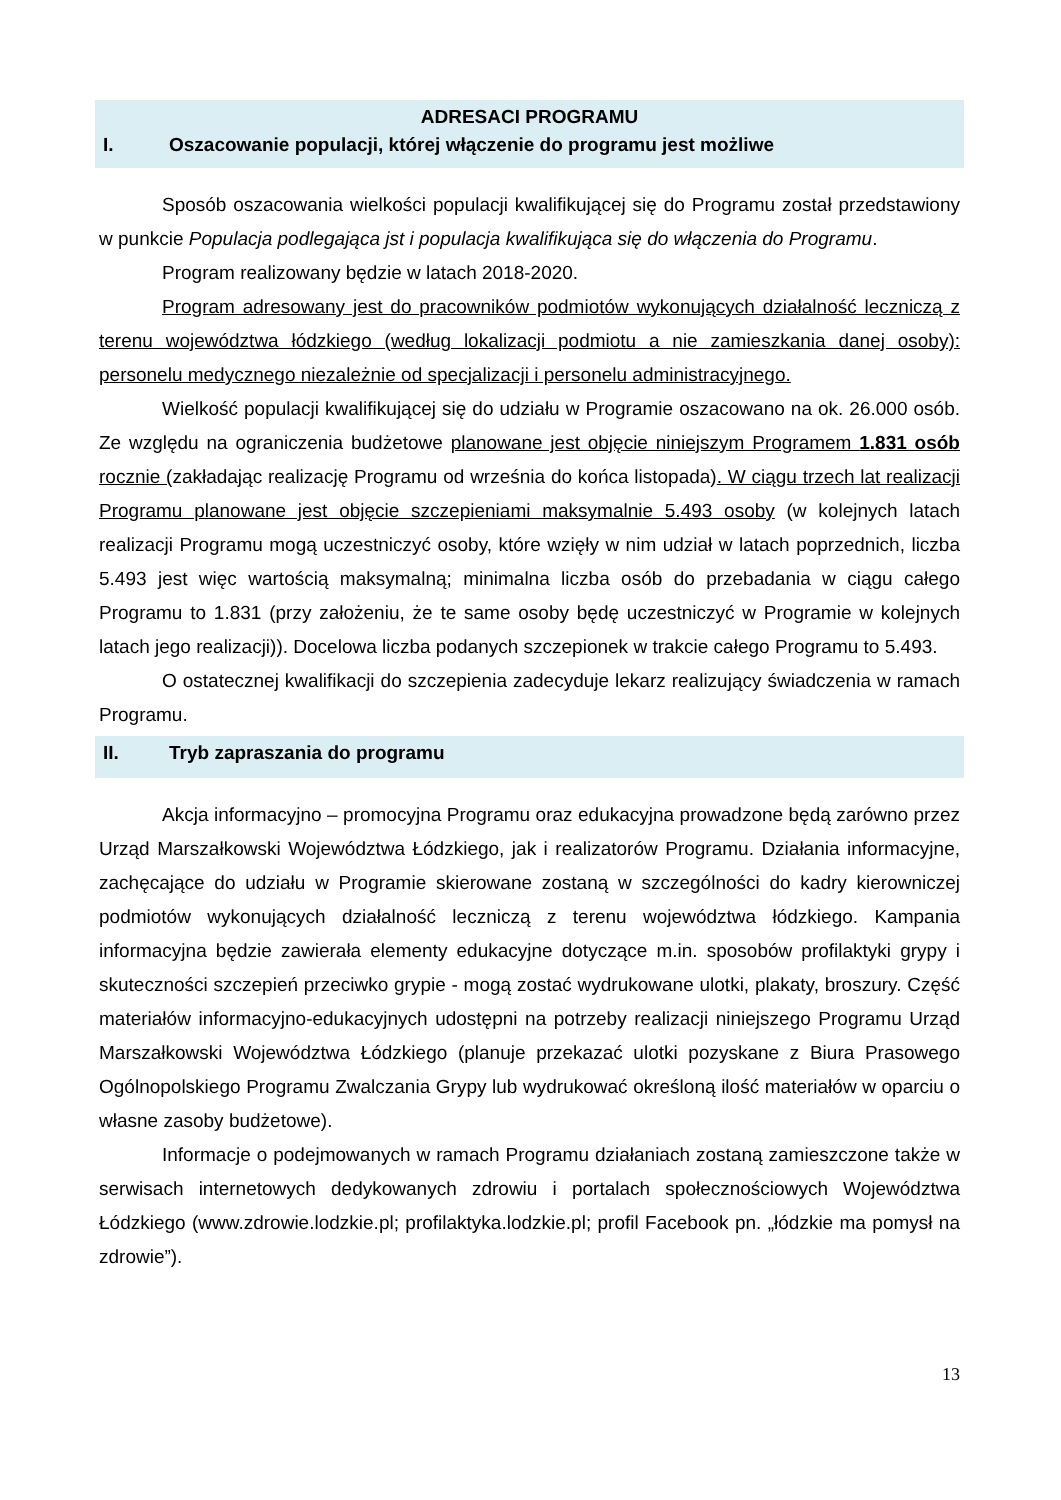ADRESACI PROGRAMU
I. Oszacowanie populacji, której włączenie do programu jest możliwe
Sposób oszacowania wielkości populacji kwalifikującej się do Programu został przedstawiony w punkcie Populacja podlegająca jst i populacja kwalifikująca się do włączenia do Programu.
Program realizowany będzie w latach 2018-2020.
Program adresowany jest do pracowników podmiotów wykonujących działalność leczniczą z terenu województwa łódzkiego (według lokalizacji podmiotu a nie zamieszkania danej osoby): personelu medycznego niezależnie od specjalizacji i personelu administracyjnego.
Wielkość populacji kwalifikującej się do udziału w Programie oszacowano na ok. 26.000 osób. Ze względu na ograniczenia budżetowe planowane jest objęcie niniejszym Programem 1.831 osób rocznie (zakładając realizację Programu od września do końca listopada). W ciągu trzech lat realizacji Programu planowane jest objęcie szczepieniami maksymalnie 5.493 osoby (w kolejnych latach realizacji Programu mogą uczestniczyć osoby, które wzięły w nim udział w latach poprzednich, liczba 5.493 jest więc wartością maksymalną; minimalna liczba osób do przebadania w ciągu całego Programu to 1.831 (przy założeniu, że te same osoby będę uczestniczyć w Programie w kolejnych latach jego realizacji)). Docelowa liczba podanych szczepionek w trakcie całego Programu to 5.493.
O ostatecznej kwalifikacji do szczepienia zadecyduje lekarz realizujący świadczenia w ramach Programu.
II. Tryb zapraszania do programu
Akcja informacyjno – promocyjna Programu oraz edukacyjna prowadzone będą zarówno przez Urząd Marszałkowski Województwa Łódzkiego, jak i realizatorów Programu. Działania informacyjne, zachęcające do udziału w Programie skierowane zostaną w szczególności do kadry kierowniczej podmiotów wykonujących działalność leczniczą z terenu województwa łódzkiego. Kampania informacyjna będzie zawierała elementy edukacyjne dotyczące m.in. sposobów profilaktyki grypy i skuteczności szczepień przeciwko grypie - mogą zostać wydrukowane ulotki, plakaty, broszury. Część materiałów informacyjno-edukacyjnych udostępni na potrzeby realizacji niniejszego Programu Urząd Marszałkowski Województwa Łódzkiego (planuje przekazać ulotki pozyskane z Biura Prasowego Ogólnopolskiego Programu Zwalczania Grypy lub wydrukować określoną ilość materiałów w oparciu o własne zasoby budżetowe).
Informacje o podejmowanych w ramach Programu działaniach zostaną zamieszczone także w serwisach internetowych dedykowanych zdrowiu i portalach społecznościowych Województwa Łódzkiego (www.zdrowie.lodzkie.pl; profilaktyka.lodzkie.pl; profil Facebook pn. „łódzkie ma pomysł na zdrowie”).
13